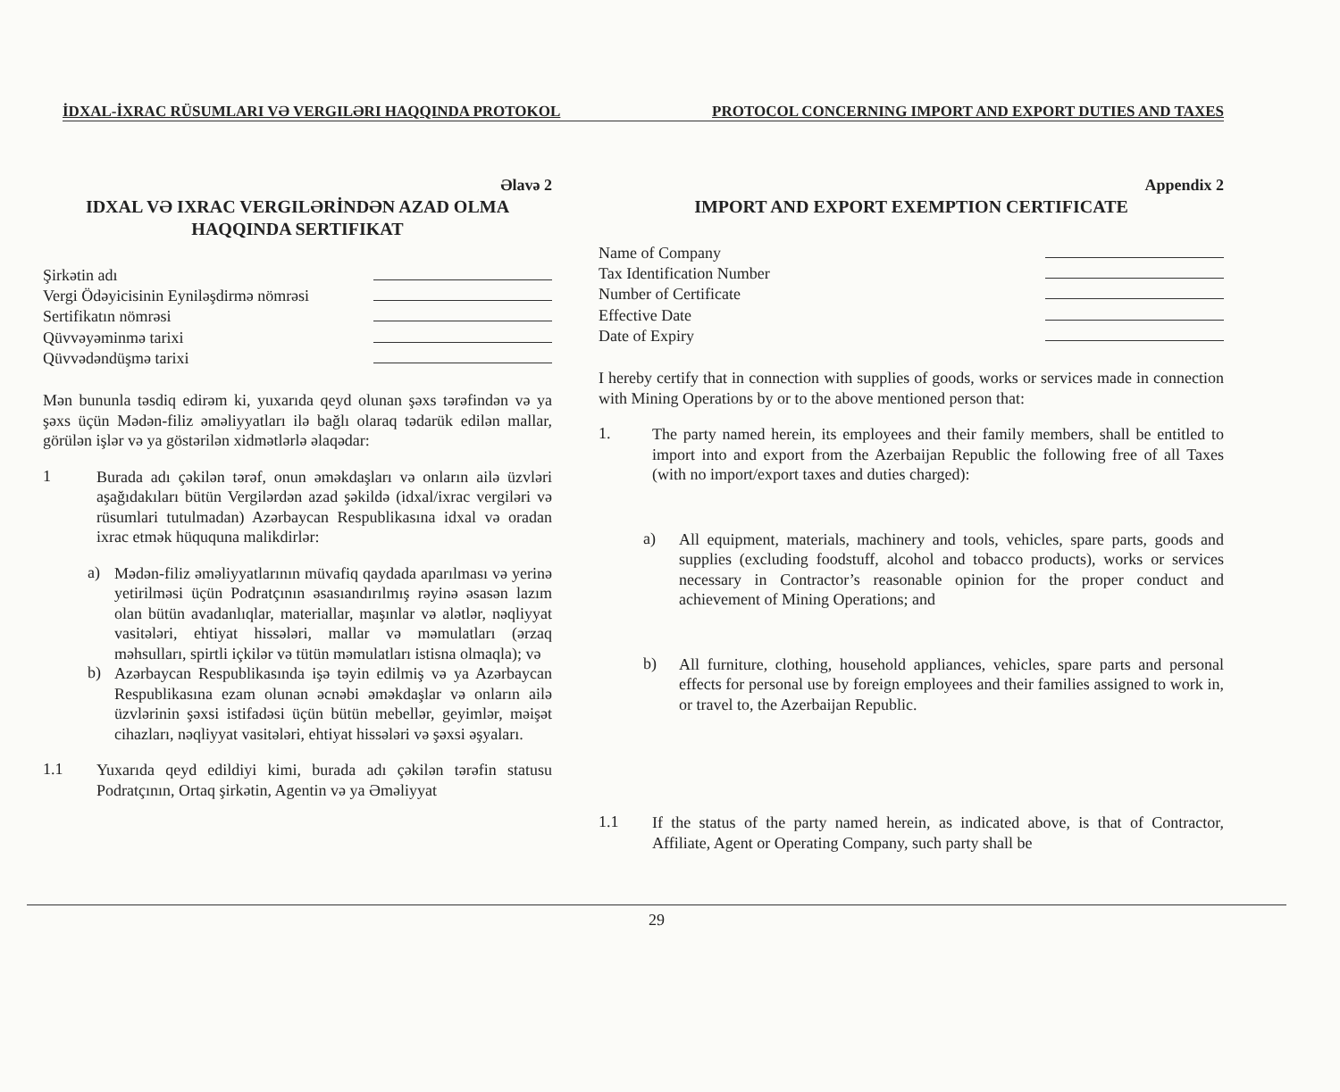İDXAL-İXRAC RÜSUMLARI VƏ VERGILƏRI HAQQINDA PROTOKOL PROTOCOL CONCERNING IMPORT AND EXPORT DUTIES AND TAXES
Əlavə 2
IDXAL VƏ IXRAC VERGILƏRİNDƏN AZAD OLMA HAQQINDA SERTIFIKAT
Şirkətin adı
Vergi Ödəyicisinin Eyniləşdirmə nömrəsi
Sertifikatın nömrəsi
Qüvvəyəminmə tarixi
Qüvvədəndüşmə tarixi
Mən bununla təsdiq edirəm ki, yuxarıda qeyd olunan şəxs tərəfindən və ya şəxs üçün Mədən-filiz əməliyyatları ilə bağlı olaraq tədarük edilən mallar, görülən işlər və ya göstərilən xidmətlərlə əlaqədar:
1
Burada adı çəkilən tərəf, onun əməkdaşları və onların ailə üzvləri aşağıdakıları bütün Vergilərdən azad şəkildə (idxal/ixrac vergiləri və rüsumlari tutulmadan) Azərbaycan Respublikasına idxal və oradan ixrac etmək hüququna malikdirlər:
a)
Mədən-filiz əməliyyatlarının müvafiq qaydada aparılması və yerinə yetirilməsi üçün Podratçının əsasıandırılmış rəyinə əsasən lazım olan bütün avadanlıqlar, materiallar, maşınlar və alətlər, nəqliyyat vasitələri, ehtiyat hissələri, mallar və məmulatları (ərzaq məhsulları, spirtli içkilər və tütün məmulatları istisna olmaqla); və
b)
Azərbaycan Respublikasında işə təyin edilmiş və ya Azərbaycan Respublikasına ezam olunan əcnəbi əməkdaşlar və onların ailə üzvlərinin şəxsi istifadəsi üçün bütün mebellər, geyimlər, məişət cihazları, nəqliyyat vasitələri, ehtiyat hissələri və şəxsi əşyaları.
1.1
Yuxarıda qeyd edildiyi kimi, burada adı çəkilən tərəfin statusu Podratçının, Ortaq şirkətin, Agentin və ya Əməliyyat
Appendix 2
IMPORT AND EXPORT EXEMPTION CERTIFICATE
Name of Company
Tax Identification Number
Number of Certificate
Effective Date
Date of Expiry
I hereby certify that in connection with supplies of goods, works or services made in connection with Mining Operations by or to the above mentioned person that:
1.
The party named herein, its employees and their family members, shall be entitled to import into and export from the Azerbaijan Republic the following free of all Taxes (with no import/export taxes and duties charged):
a)
All equipment, materials, machinery and tools, vehicles, spare parts, goods and supplies (excluding foodstuff, alcohol and tobacco products), works or services necessary in Contractor’s reasonable opinion for the proper conduct and achievement of Mining Operations; and
b)
All furniture, clothing, household appliances, vehicles, spare parts and personal effects for personal use by foreign employees and their families assigned to work in, or travel to, the Azerbaijan Republic.
1.1
If the status of the party named herein, as indicated above, is that of Contractor, Affiliate, Agent or Operating Company, such party shall be
29